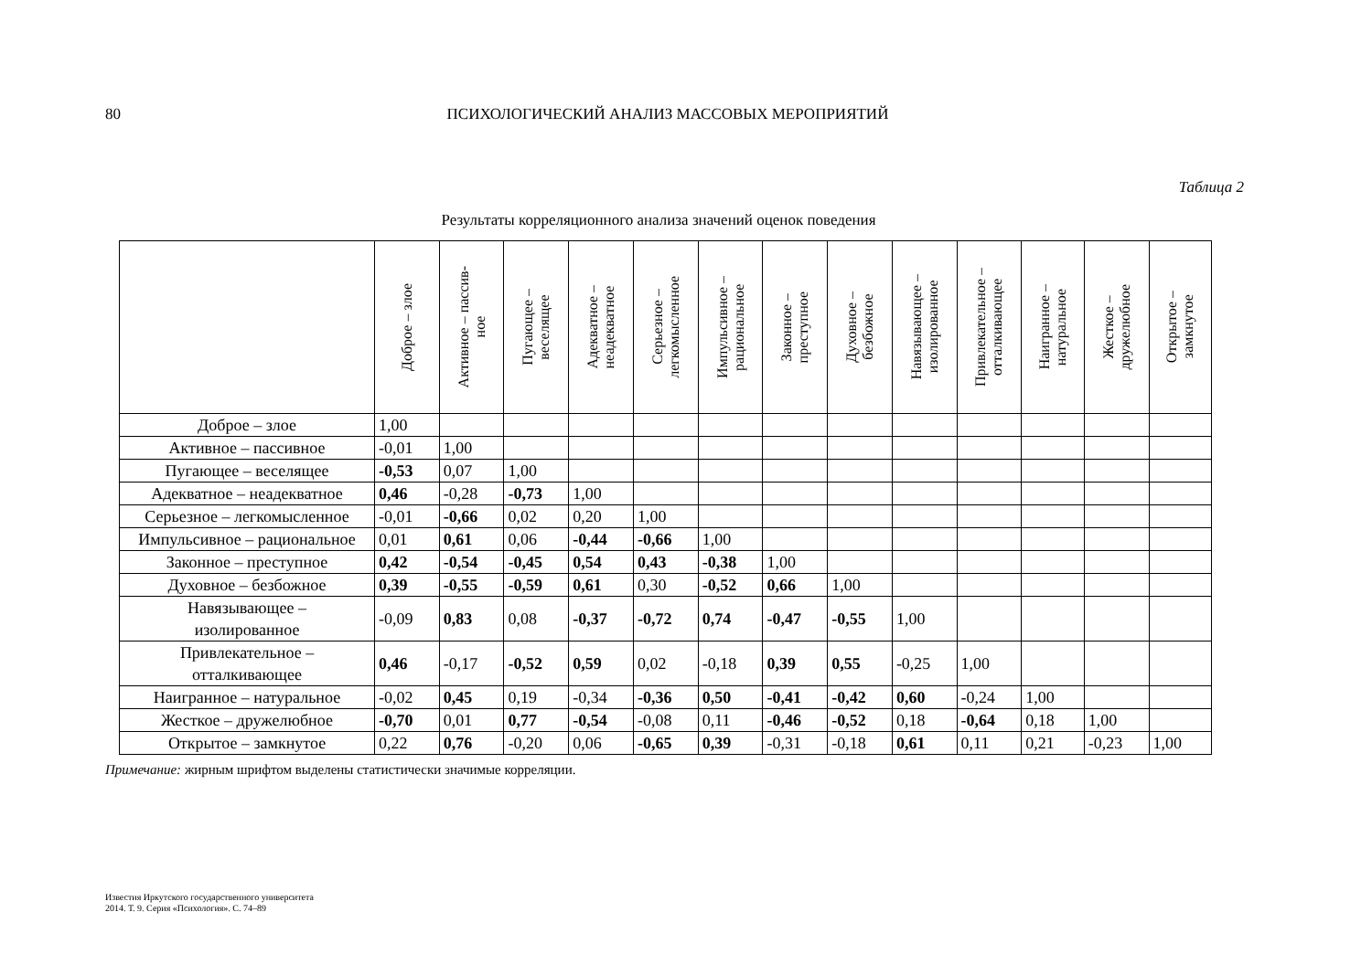80 ПСИХОЛОГИЧЕСКИЙ АНАЛИЗ МАССОВЫХ МЕРОПРИЯТИЙ
Таблица 2
Результаты корреляционного анализа значений оценок поведения
| | Доброе – злое | Активное – пассив- ное | Пугающее – веселящее | Адекватное – неадекватное | Серьезное – легкомысленное | Импульсивное – рациональное | Законное – преступное | Духовное – безбожное | Навязывающее – изолированное | Привлекательное – отталкивающее | Наигранное – натуральное | Жесткое – дружелюбное | Открытое – замкнутое |
| --- | --- | --- | --- | --- | --- | --- | --- | --- | --- | --- | --- | --- | --- |
| Доброе – злое | 1,00 | | | | | | | | | | | | |
| Активное – пассивное | -0,01 | 1,00 | | | | | | | | | | | |
| Пугающее – веселящее | -0,53 | 0,07 | 1,00 | | | | | | | | | | |
| Адекватное – неадекватное | 0,46 | -0,28 | -0,73 | 1,00 | | | | | | | | | |
| Серьезное – легкомысленное | -0,01 | -0,66 | 0,02 | 0,20 | 1,00 | | | | | | | | |
| Импульсивное – рациональное | 0,01 | 0,61 | 0,06 | -0,44 | -0,66 | 1,00 | | | | | | | |
| Законное – преступное | 0,42 | -0,54 | -0,45 | 0,54 | 0,43 | -0,38 | 1,00 | | | | | | |
| Духовное – безбожное | 0,39 | -0,55 | -0,59 | 0,61 | 0,30 | -0,52 | 0,66 | 1,00 | | | | | |
| Навязывающее – изолированное | -0,09 | 0,83 | 0,08 | -0,37 | -0,72 | 0,74 | -0,47 | -0,55 | 1,00 | | | | |
| Привлекательное – отталкивающее | 0,46 | -0,17 | -0,52 | 0,59 | 0,02 | -0,18 | 0,39 | 0,55 | -0,25 | 1,00 | | | |
| Наигранное – натуральное | -0,02 | 0,45 | 0,19 | -0,34 | -0,36 | 0,50 | -0,41 | -0,42 | 0,60 | -0,24 | 1,00 | | |
| Жесткое – дружелюбное | -0,70 | 0,01 | 0,77 | -0,54 | -0,08 | 0,11 | -0,46 | -0,52 | 0,18 | -0,64 | 0,18 | 1,00 | |
| Открытое – замкнутое | 0,22 | 0,76 | -0,20 | 0,06 | -0,65 | 0,39 | -0,31 | -0,18 | 0,61 | 0,11 | 0,21 | -0,23 | 1,00 |
Примечание: жирным шрифтом выделены статистически значимые корреляции.
Известия Иркутского государственного университета
2014. Т. 9. Серия «Психология». С. 74–89